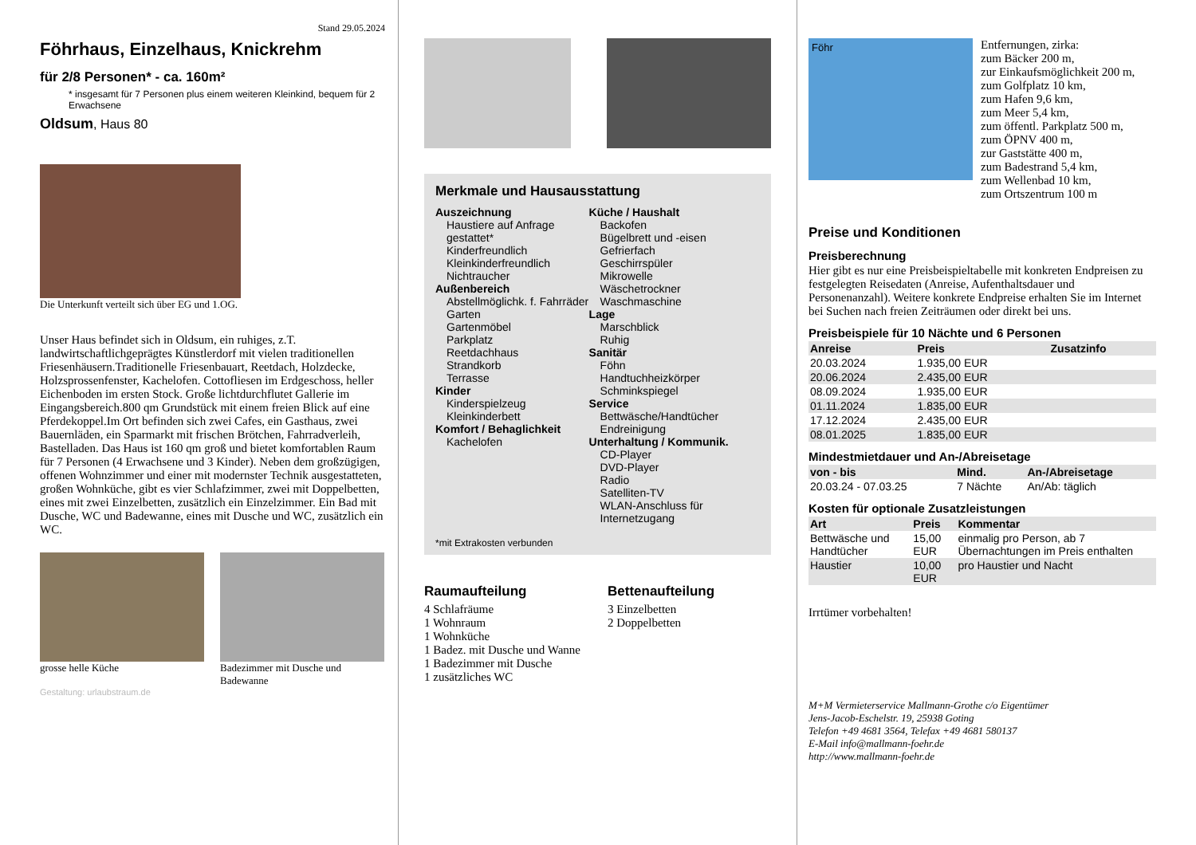Stand 29.05.2024
Föhrhaus, Einzelhaus, Knickrehm
für 2/8 Personen* - ca. 160m²
* insgesamt für 7 Personen plus einem weiteren Kleinkind, bequem für 2 Erwachsene
Oldsum, Haus 80
Die Unterkunft verteilt sich über EG und 1.OG.
Unser Haus befindet sich in Oldsum, ein ruhiges, z.T. landwirtschaftlichgeprägtes Künstlerdorf mit vielen traditionellen Friesenhäusern.Traditionelle Friesenbauart, Reetdach, Holzdecke, Holzsprossenfenster, Kachelofen. Cottofliesen im Erdgeschoss, heller Eichenboden im ersten Stock. Große lichtdurchflutet Gallerie im Eingangsbereich.800 qm Grundstück mit einem freien Blick auf eine Pferdekoppel.Im Ort befinden sich zwei Cafes, ein Gasthaus, zwei Bauernläden, ein Sparmarkt mit frischen Brötchen, Fahrradverleih, Bastelladen. Das Haus ist 160 qm groß und bietet komfortablen Raum für 7 Personen (4 Erwachsene und 3 Kinder). Neben dem großzügigen, offenen Wohnzimmer und einer mit modernster Technik ausgestatteten, großen Wohnküche, gibt es vier Schlafzimmer, zwei mit Doppelbetten, eines mit zwei Einzelbetten, zusätzlich ein Einzelzimmer. Ein Bad mit Dusche, WC und Badewanne, eines mit Dusche und WC, zusätzlich ein WC.
grosse helle Küche Badezimmer mit Dusche und Badewanne
Gestaltung: urlaubstraum.de
Merkmale und Hausausstattung
Auszeichnung
Haustiere auf Anfrage gestattet*
Kinderfreundlich
Kleinkinderfreundlich
Nichtraucher
Außenbereich
Abstellmöglichk. f. Fahrräder
Garten
Gartenmöbel
Parkplatz
Reetdachhaus
Strandkorb
Terrasse
Kinder
Kinderspielzeug
Kleinkinderbett
Komfort / Behaglichkeit
Kachelofen
Küche / Haushalt
Backofen
Bügelbrett und -eisen
Gefrierfach
Geschirrspüler
Mikrowelle
Wäschetrockner
Waschmaschine
Lage
Marschblick
Ruhig
Sanitär
Föhn
Handtuchheizkörper
Schminkspiegel
Service
Bettwäsche/Handtücher
Endreinigung
Unterhaltung / Kommunik.
CD-Player
DVD-Player
Radio
Satelliten-TV
WLAN-Anschluss für Internetzugang
*mit Extrakosten verbunden
Raumaufteilung
4 Schlafräume
1 Wohnraum
1 Wohnküche
1 Badez. mit Dusche und Wanne
1 Badezimmer mit Dusche
1 zusätzliches WC
Bettenaufteilung
3 Einzelbetten
2 Doppelbetten
Föhr
Entfernungen, zirka:
zum Bäcker 200 m,
zur Einkaufsmöglichkeit 200 m,
zum Golfplatz 10 km,
zum Hafen 9,6 km,
zum Meer 5,4 km,
zum öffentl. Parkplatz 500 m,
zum ÖPNV 400 m,
zur Gaststätte 400 m,
zum Badestrand 5,4 km,
zum Wellenbad 10 km,
zum Ortszentrum 100 m
Preise und Konditionen
Preisberechnung
Hier gibt es nur eine Preisbeispieltabelle mit konkreten Endpreisen zu festgelegten Reisedaten (Anreise, Aufenthaltsdauer und Personenanzahl). Weitere konkrete Endpreise erhalten Sie im Internet bei Suchen nach freien Zeiträumen oder direkt bei uns.
Preisbeispiele für 10 Nächte und 6 Personen
| Anreise | Preis | Zusatzinfo |
| --- | --- | --- |
| 20.03.2024 | 1.935,00 EUR | |
| 20.06.2024 | 2.435,00 EUR | |
| 08.09.2024 | 1.935,00 EUR | |
| 01.11.2024 | 1.835,00 EUR | |
| 17.12.2024 | 2.435,00 EUR | |
| 08.01.2025 | 1.835,00 EUR | |
Mindestmietdauer und An-/Abreisetage
| von - bis | Mind. | An-/Abreisetage |
| --- | --- | --- |
| 20.03.24 - 07.03.25 | 7 Nächte | An/Ab: täglich |
Kosten für optionale Zusatzleistungen
| Art | Preis | Kommentar |
| --- | --- | --- |
| Bettwäsche und Handtücher | 15,00 EUR | einmalig pro Person, ab 7 Übernachtungen im Preis enthalten |
| Haustier | 10,00 EUR | pro Haustier und Nacht |
Irrtümer vorbehalten!
M+M Vermieterservice Mallmann-Grothe c/o Eigentümer
Jens-Jacob-Eschelstr. 19, 25938 Goting
Telefon +49 4681 3564, Telefax +49 4681 580137
E-Mail info@mallmann-foehr.de
http://www.mallmann-foehr.de